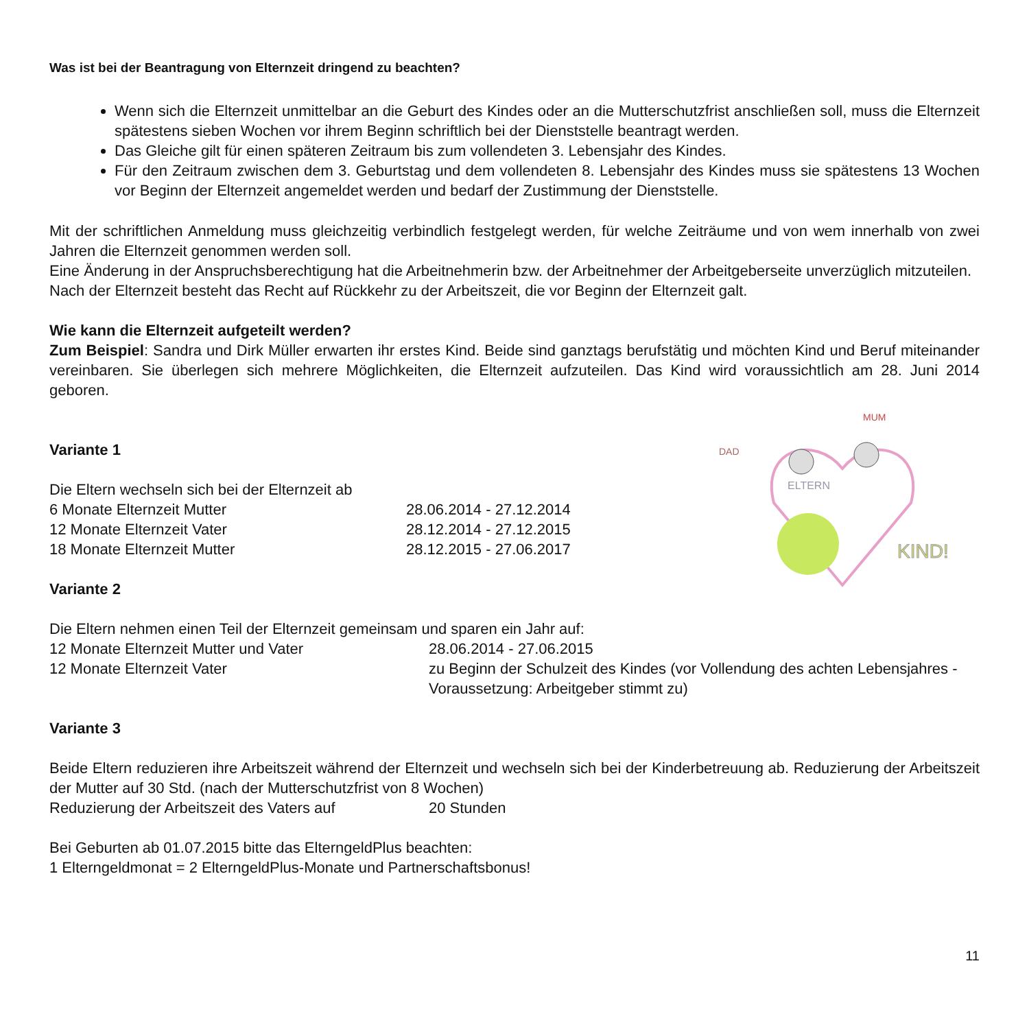Was ist bei der Beantragung von Elternzeit dringend zu beachten?
Wenn sich die Elternzeit unmittelbar an die Geburt des Kindes oder an die Mutterschutzfrist anschließen soll, muss die Elternzeit spätestens sieben Wochen vor ihrem Beginn schriftlich bei der Dienststelle beantragt werden.
Das Gleiche gilt für einen späteren Zeitraum bis zum vollendeten 3. Lebensjahr des Kindes.
Für den Zeitraum zwischen dem 3. Geburtstag und dem vollendeten 8. Lebensjahr des Kindes muss sie spätestens 13 Wochen vor Beginn der Elternzeit angemeldet werden und bedarf der Zustimmung der Dienststelle.
Mit der schriftlichen Anmeldung muss gleichzeitig verbindlich festgelegt werden, für welche Zeiträume und von wem innerhalb von zwei Jahren die Elternzeit genommen werden soll.
Eine Änderung in der Anspruchsberechtigung hat die Arbeitnehmerin bzw. der Arbeitnehmer der Arbeitgeberseite unverzüglich mitzuteilen.
Nach der Elternzeit besteht das Recht auf Rückkehr zu der Arbeitszeit, die vor Beginn der Elternzeit galt.
Wie kann die Elternzeit aufgeteilt werden?
Zum Beispiel: Sandra und Dirk Müller erwarten ihr erstes Kind. Beide sind ganztags berufstätig und möchten Kind und Beruf miteinander vereinbaren. Sie überlegen sich mehrere Möglichkeiten, die Elternzeit aufzuteilen. Das Kind wird voraussichtlich am 28. Juni 2014 geboren.
DAD
MUM
ELTERN
KIND!
Variante 1
Die Eltern wechseln sich bei der Elternzeit ab
6 Monate Elternzeit Mutter 28.06.2014 - 27.12.2014
12 Monate Elternzeit Vater 28.12.2014 - 27.12.2015
18 Monate Elternzeit Mutter 28.12.2015 - 27.06.2017
Variante 2
Die Eltern nehmen einen Teil der Elternzeit gemeinsam und sparen ein Jahr auf:
12 Monate Elternzeit Mutter und Vater 28.06.2014 - 27.06.2015
12 Monate Elternzeit Vater zu Beginn der Schulzeit des Kindes (vor Vollendung des achten Lebensjahres - Voraussetzung: Arbeitgeber stimmt zu)
Variante 3
Beide Eltern reduzieren ihre Arbeitszeit während der Elternzeit und wechseln sich bei der Kinderbetreuung ab. Reduzierung der Arbeitszeit der Mutter auf 30 Std. (nach der Mutterschutzfrist von 8 Wochen)
Reduzierung der Arbeitszeit des Vaters auf 20 Stunden
Bei Geburten ab 01.07.2015 bitte das ElterngeldPlus beachten:
1 Elterngeldmonat = 2 ElterngeldPlus-Monate und Partnerschaftsbonus!
11